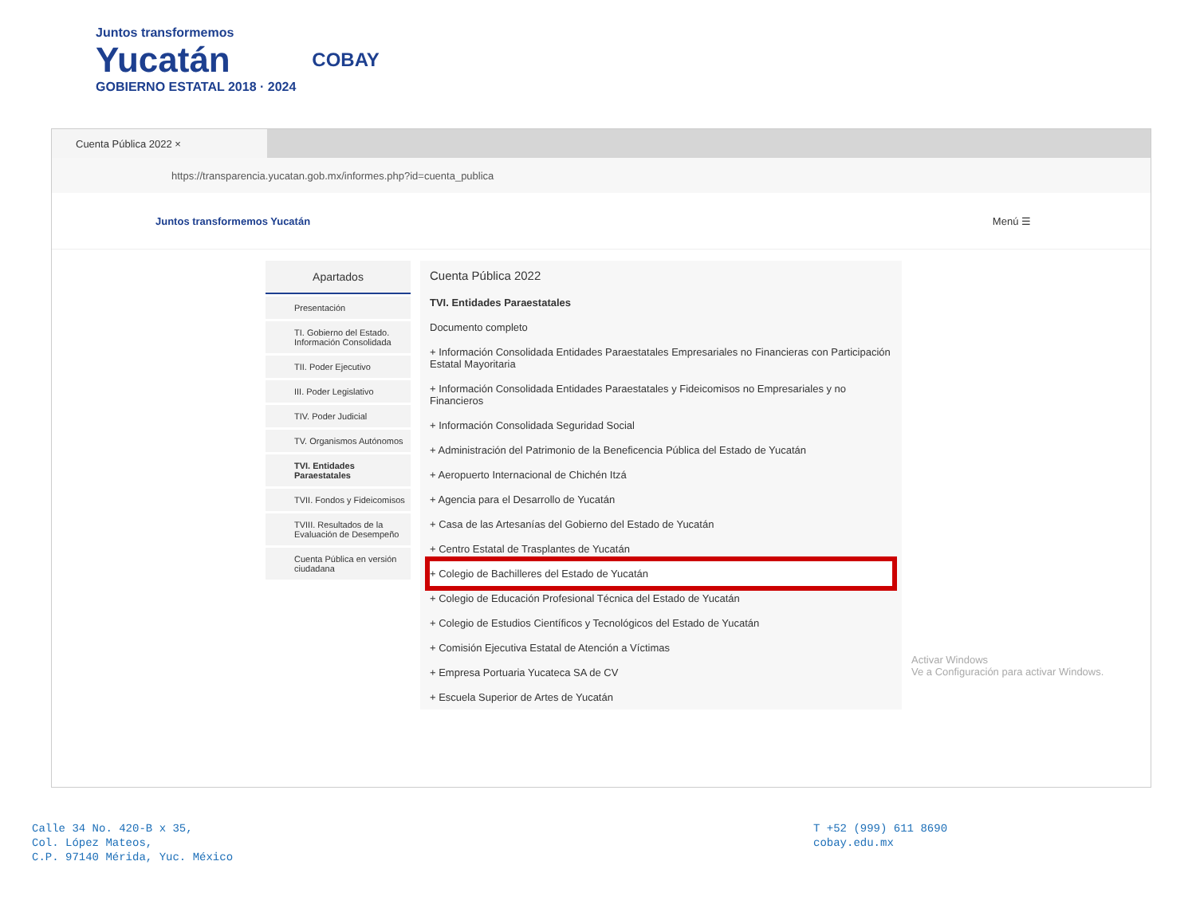Juntos transformemos
Yucatán
GOBIERNO ESTATAL 2018 · 2024
COBAY
Cuenta Pública 2022 ×
https://transparencia.yucatan.gob.mx/informes.php?id=cuenta_publica
Juntos transformemos Yucatán Menú ☰
Apartados
Presentación
TI. Gobierno del Estado. Información Consolidada
TII. Poder Ejecutivo
III. Poder Legislativo
TIV. Poder Judicial
TV. Organismos Autónomos
TVI. Entidades Paraestatales
TVII. Fondos y Fideicomisos
TVIII. Resultados de la Evaluación de Desempeño
Cuenta Pública en versión ciudadana
Cuenta Pública 2022
TVI. Entidades Paraestatales
Documento completo
+ Información Consolidada Entidades Paraestatales Empresariales no Financieras con Participación Estatal Mayoritaria
+ Información Consolidada Entidades Paraestatales y Fideicomisos no Empresariales y no Financieros
+ Información Consolidada Seguridad Social
+ Administración del Patrimonio de la Beneficencia Pública del Estado de Yucatán
+ Aeropuerto Internacional de Chichén Itzá
+ Agencia para el Desarrollo de Yucatán
+ Casa de las Artesanías del Gobierno del Estado de Yucatán
+ Centro Estatal de Trasplantes de Yucatán
+ Colegio de Bachilleres del Estado de Yucatán
+ Colegio de Educación Profesional Técnica del Estado de Yucatán
+ Colegio de Estudios Científicos y Tecnológicos del Estado de Yucatán
+ Comisión Ejecutiva Estatal de Atención a Víctimas
+ Empresa Portuaria Yucateca SA de CV
+ Escuela Superior de Artes de Yucatán
Activar Windows
Ve a Configuración para activar Windows.
Calle 34 No. 420-B x 35,
Col. López Mateos,
C.P. 97140 Mérida, Yuc. México
T +52 (999) 611 8690
cobay.edu.mx